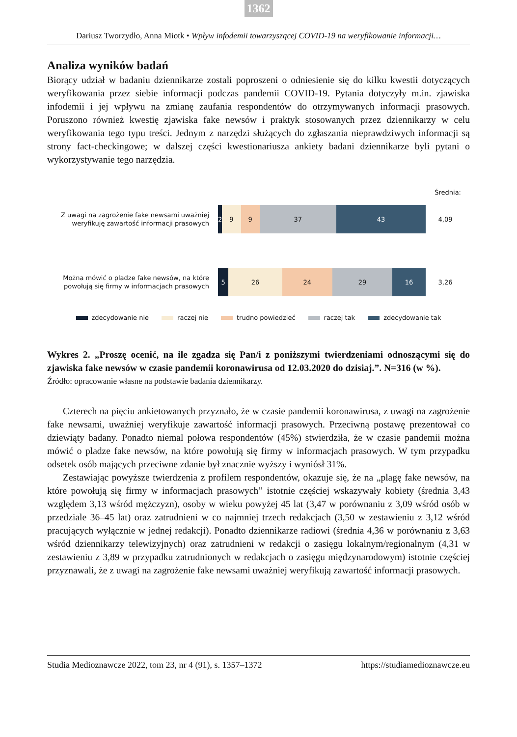1362
Dariusz Tworzydło, Anna Miotk • Wpływ infodemii towarzyszącej COVID-19 na weryfikowanie informacji…
Analiza wyników badań
Biorący udział w badaniu dziennikarze zostali poproszeni o odniesienie się do kilku kwestii dotyczących weryfikowania przez siebie informacji podczas pandemii COVID-19. Pytania dotyczyły m.in. zjawiska infodemii i jej wpływu na zmianę zaufania respondentów do otrzymywanych informacji prasowych. Poruszono również kwestię zjawiska fake newsów i praktyk stosowanych przez dziennikarzy w celu weryfikowania tego typu treści. Jednym z narzędzi służących do zgłaszania nieprawdziwych informacji są strony fact-checkingowe; w dalszej części kwestionariusza ankiety badani dziennikarze byli pytani o wykorzystywanie tego narzędzia.
Średnia:
Z uwagi na zagrożenie fake newsami uważniej weryfikuję zawartość informacji prasowych
2 9 9 37 43
4,09
Można mówić o pladze fake newsów, na które powołują się firmy w informacjach prasowych
5 26 24 29 16
3,26
zdecydowanie nie raczej nie trudno powiedzieć raczej tak zdecydowanie tak
Wykres 2. „Proszę ocenić, na ile zgadza się Pan/i z poniższymi twierdzeniami odnoszącymi się do zjawiska fake newsów w czasie pandemii koronawirusa od 12.03.2020 do dzisiaj.”. N=316 (w %).
Źródło: opracowanie własne na podstawie badania dziennikarzy.
Czterech na pięciu ankietowanych przyznało, że w czasie pandemii koronawirusa, z uwagi na zagrożenie fake newsami, uważniej weryfikuje zawartość informacji prasowych. Przeciwną postawę prezentował co dziewiąty badany. Ponadto niemal połowa respondentów (45%) stwierdziła, że w czasie pandemii można mówić o pladze fake newsów, na które powołują się firmy w informacjach prasowych. W tym przypadku odsetek osób mających przeciwne zdanie był znacznie wyższy i wyniósł 31%.
Zestawiając powyższe twierdzenia z profilem respondentów, okazuje się, że na „plagę fake newsów, na które powołują się firmy w informacjach prasowych” istotnie częściej wskazywały kobiety (średnia 3,43 względem 3,13 wśród mężczyzn), osoby w wieku powyżej 45 lat (3,47 w porównaniu z 3,09 wśród osób w przedziale 36–45 lat) oraz zatrudnieni w co najmniej trzech redakcjach (3,50 w zestawieniu z 3,12 wśród pracujących wyłącznie w jednej redakcji). Ponadto dziennikarze radiowi (średnia 4,36 w porównaniu z 3,63 wśród dziennikarzy telewizyjnych) oraz zatrudnieni w redakcji o zasięgu lokalnym/regionalnym (4,31 w zestawieniu z 3,89 w przypadku zatrudnionych w redakcjach o zasięgu międzynarodowym) istotnie częściej przyznawali, że z uwagi na zagrożenie fake newsami uważniej weryfikują zawartość informacji prasowych.
Studia Medioznawcze 2022, tom 23, nr 4 (91), s. 1357–1372 https://studiamedioznawcze.eu